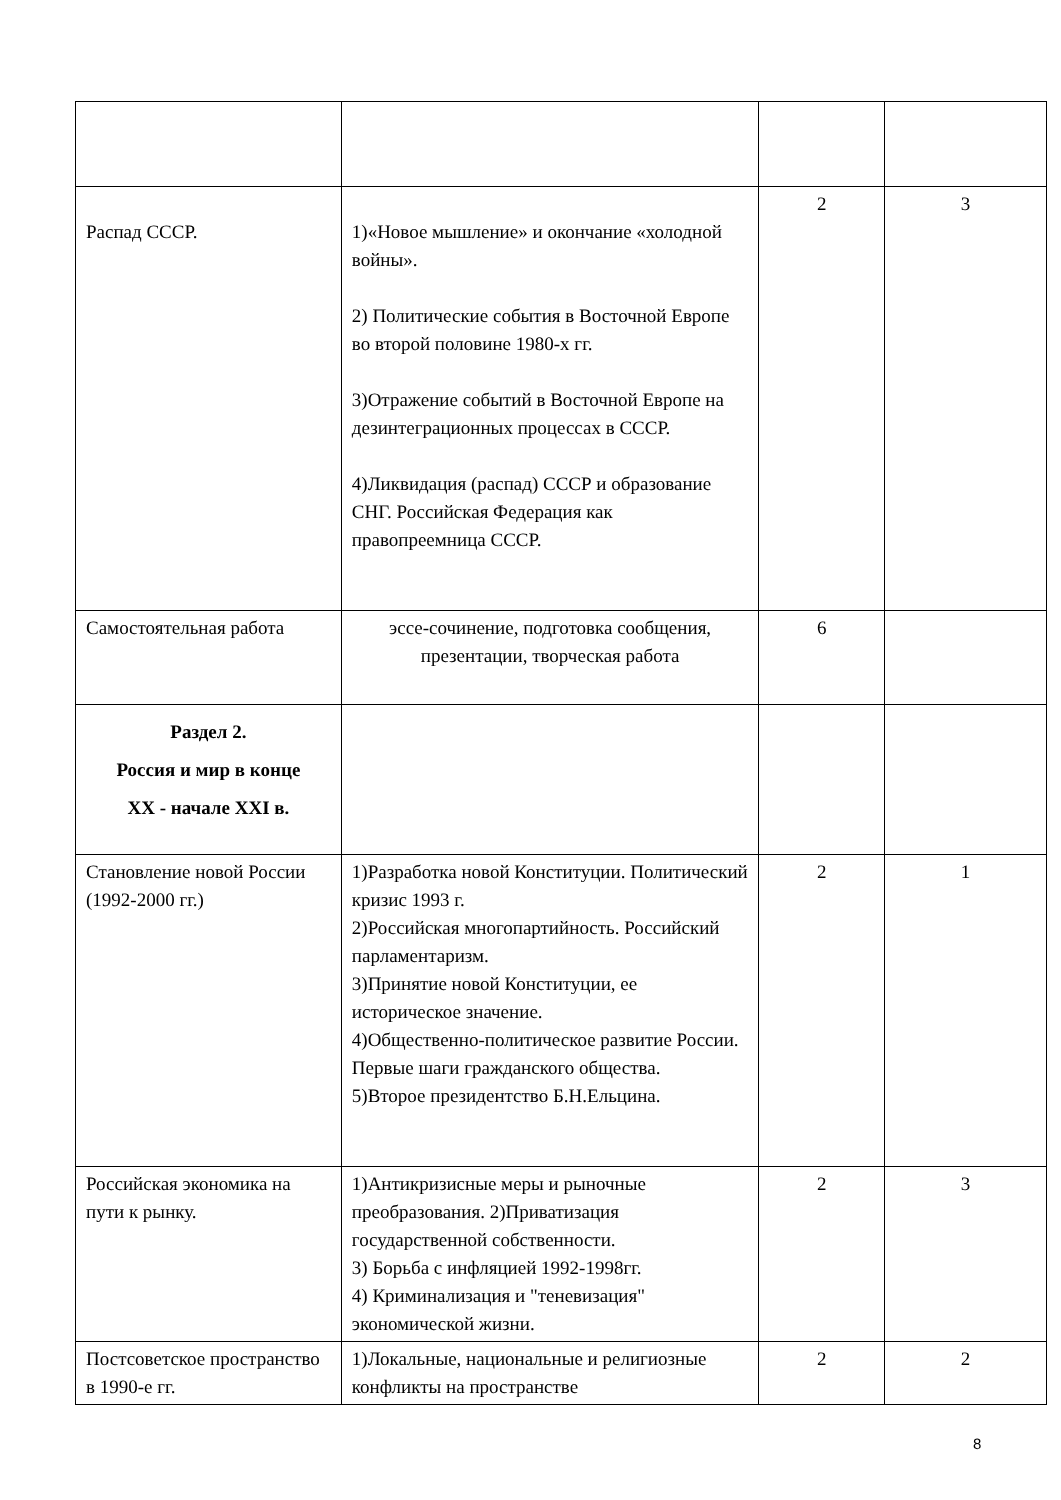| Распад СССР. | 1)«Новое мышление» и окончание «холодной войны». 2) Политические события в Восточной Европе во второй половине 1980-х гг. 3)Отражение событий в Восточной Европе на дезинтеграционных процессах в СССР. 4)Ликвидация (распад) СССР и образование СНГ. Российская Федерация как правопреемница СССР. | 2 | 3 |
| Самостоятельная работа | эссе-сочинение, подготовка сообщения, презентации, творческая работа | 6 | |
| Раздел 2. Россия и мир в конце XX - начале XXI в. | | | |
| Становление новой России (1992-2000 гг.) | 1)Разработка новой Конституции. Политический кризис 1993 г. 2)Российская многопартийность. Российский парламентаризм. 3)Принятие новой Конституции, ее историческое значение. 4)Общественно-политическое развитие России. Первые шаги гражданского общества. 5)Второе президентство Б.Н.Ельцина. | 2 | 1 |
| Российская экономика на пути к рынку. | 1)Антикризисные меры и рыночные преобразования. 2)Приватизация государственной собственности. 3) Борьба с инфляцией 1992-1998гг. 4) Криминализация и "теневизация" экономической жизни. | 2 | 3 |
| Постсоветское пространство в 1990-е гг. | 1)Локальные, национальные и религиозные конфликты на пространстве | 2 | 2 |
8